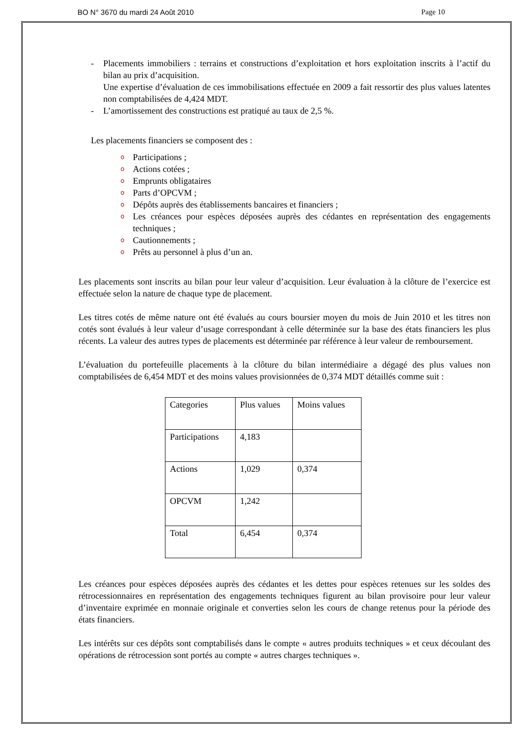BO N° 3670 du mardi 24 Août 2010 Page 10
- Placements immobiliers : terrains et constructions d’exploitation et hors exploitation inscrits à l’actif du bilan au prix d’acquisition.
Une expertise d’évaluation de ces immobilisations effectuée en 2009 a fait ressortir des plus values latentes non comptabilisées de 4,424 MDT.
- L’amortissement des constructions est pratiqué au taux de 2,5 %.
Les placements financiers se composent des :
o Participations ;
o Actions cotées ;
o Emprunts obligataires
o Parts d’OPCVM ;
o Dépôts auprès des établissements bancaires et financiers ;
o Les créances pour espèces déposées auprès des cédantes en représentation des engagements techniques ;
o Cautionnements ;
o Prêts au personnel à plus d’un an.
Les placements sont inscrits au bilan pour leur valeur d’acquisition. Leur évaluation à la clôture de l’exercice est effectuée selon la nature de chaque type de placement.
Les titres cotés de même nature ont été évalués au cours boursier moyen du mois de Juin 2010 et les titres non cotés sont évalués à leur valeur d’usage correspondant à celle déterminée sur la base des états financiers les plus récents. La valeur des autres types de placements est déterminée par référence à leur valeur de remboursement.
L’évaluation du portefeuille placements à la clôture du bilan intermédiaire a dégagé des plus values non comptabilisées de 6,454 MDT et des moins values provisionnées de 0,374 MDT détaillés comme suit :
| Categories | Plus values | Moins values |
| Participations | 4,183 | |
| Actions | 1,029 | 0,374 |
| OPCVM | 1,242 | |
| Total | 6,454 | 0,374 |
Les créances pour espèces déposées auprès des cédantes et les dettes pour espèces retenues sur les soldes des rétrocessionnaires en représentation des engagements techniques figurent au bilan provisoire pour leur valeur d’inventaire exprimée en monnaie originale et converties selon les cours de change retenus pour la période des états financiers.
Les intérêts sur ces dépôts sont comptabilisés dans le compte « autres produits techniques » et ceux découlant des opérations de rétrocession sont portés au compte « autres charges techniques ».